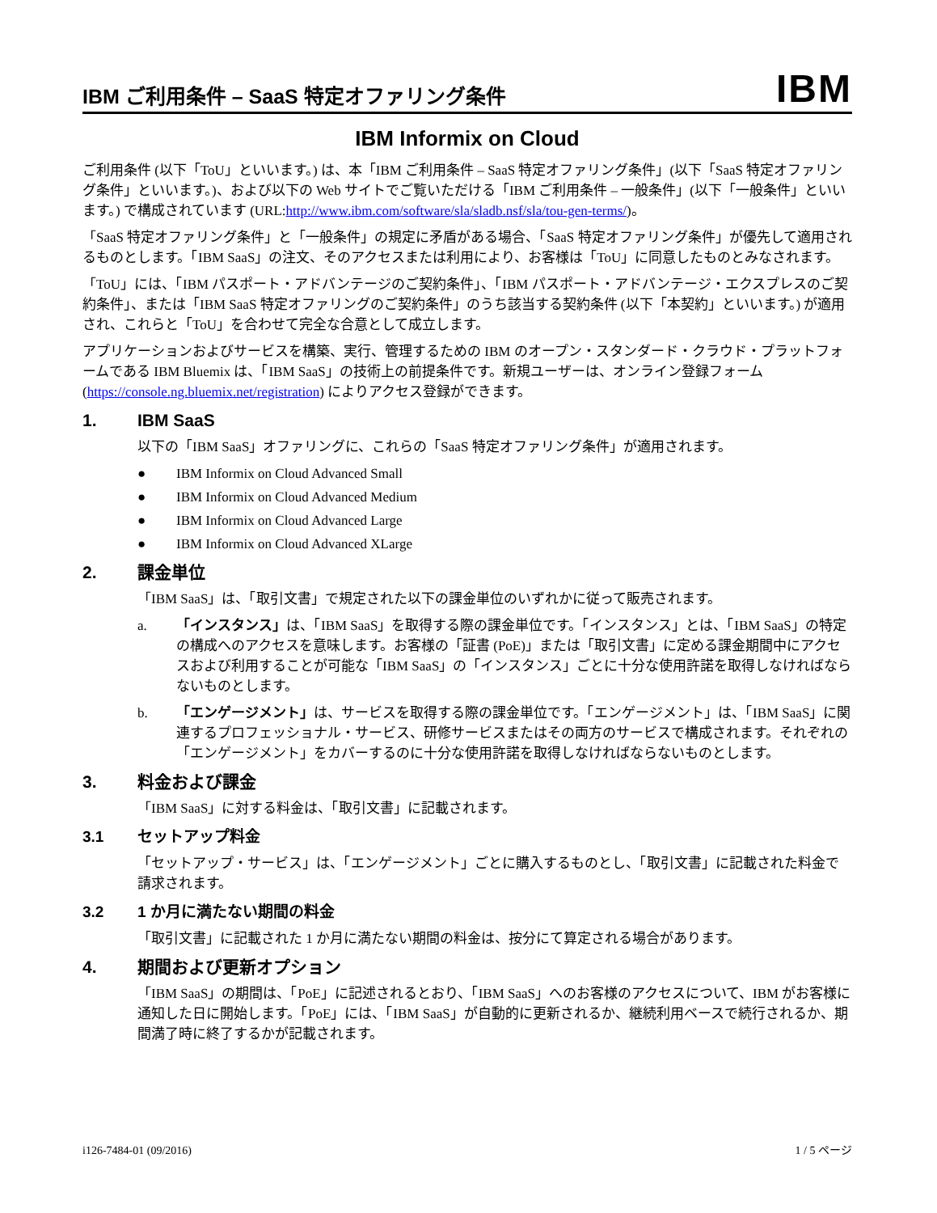IBM ご利用条件 – SaaS 特定オファリング条件
IBM
IBM Informix on Cloud
ご利用条件 (以下「ToU」といいます。) は、本「IBM ご利用条件 – SaaS 特定オファリング条件」(以下「SaaS 特定オファリング条件」といいます。)、および以下の Web サイトでご覧いただける「IBM ご利用条件 – 一般条件」(以下「一般条件」といいます。) で構成されています (URL:http://www.ibm.com/software/sla/sladb.nsf/sla/tou-gen-terms/)。
「SaaS 特定オファリング条件」と「一般条件」の規定に矛盾がある場合、「SaaS 特定オファリング条件」が優先して適用されるものとします。「IBM SaaS」の注文、そのアクセスまたは利用により、お客様は「ToU」に同意したものとみなされます。
「ToU」には、「IBM パスポート・アドバンテージのご契約条件」、「IBM パスポート・アドバンテージ・エクスプレスのご契約条件」、または「IBM SaaS 特定オファリングのご契約条件」のうち該当する契約条件 (以下「本契約」といいます。) が適用され、これらと「ToU」を合わせて完全な合意として成立します。
アプリケーションおよびサービスを構築、実行、管理するための IBM のオープン・スタンダード・クラウド・プラットフォームである IBM Bluemix は、「IBM SaaS」の技術上の前提条件です。新規ユーザーは、オンライン登録フォーム (https://console.ng.bluemix.net/registration) によりアクセス登録ができます。
1. IBM SaaS
以下の「IBM SaaS」オファリングに、これらの「SaaS 特定オファリング条件」が適用されます。
● IBM Informix on Cloud Advanced Small
● IBM Informix on Cloud Advanced Medium
● IBM Informix on Cloud Advanced Large
● IBM Informix on Cloud Advanced XLarge
2. 課金単位
「IBM SaaS」は、「取引文書」で規定された以下の課金単位のいずれかに従って販売されます。
a. 「インスタンス」は、「IBM SaaS」を取得する際の課金単位です。「インスタンス」とは、「IBM SaaS」の特定の構成へのアクセスを意味します。お客様の「証書 (PoE)」または「取引文書」に定める課金期間中にアクセスおよび利用することが可能な「IBM SaaS」の「インスタンス」ごとに十分な使用許諾を取得しなければならないものとします。
b. 「エンゲージメント」は、サービスを取得する際の課金単位です。「エンゲージメント」は、「IBM SaaS」に関連するプロフェッショナル・サービス、研修サービスまたはその両方のサービスで構成されます。それぞれの「エンゲージメント」をカバーするのに十分な使用許諾を取得しなければならないものとします。
3. 料金および課金
「IBM SaaS」に対する料金は、「取引文書」に記載されます。
3.1 セットアップ料金
「セットアップ・サービス」は、「エンゲージメント」ごとに購入するものとし、「取引文書」に記載された料金で請求されます。
3.2 1 か月に満たない期間の料金
「取引文書」に記載された 1 か月に満たない期間の料金は、按分にて算定される場合があります。
4. 期間および更新オプション
「IBM SaaS」の期間は、「PoE」に記述されるとおり、「IBM SaaS」へのお客様のアクセスについて、IBM がお客様に通知した日に開始します。「PoE」には、「IBM SaaS」が自動的に更新されるか、継続利用ベースで続行されるか、期間満了時に終了するかが記載されます。
i126-7484-01 (09/2016) 1 / 5 ページ